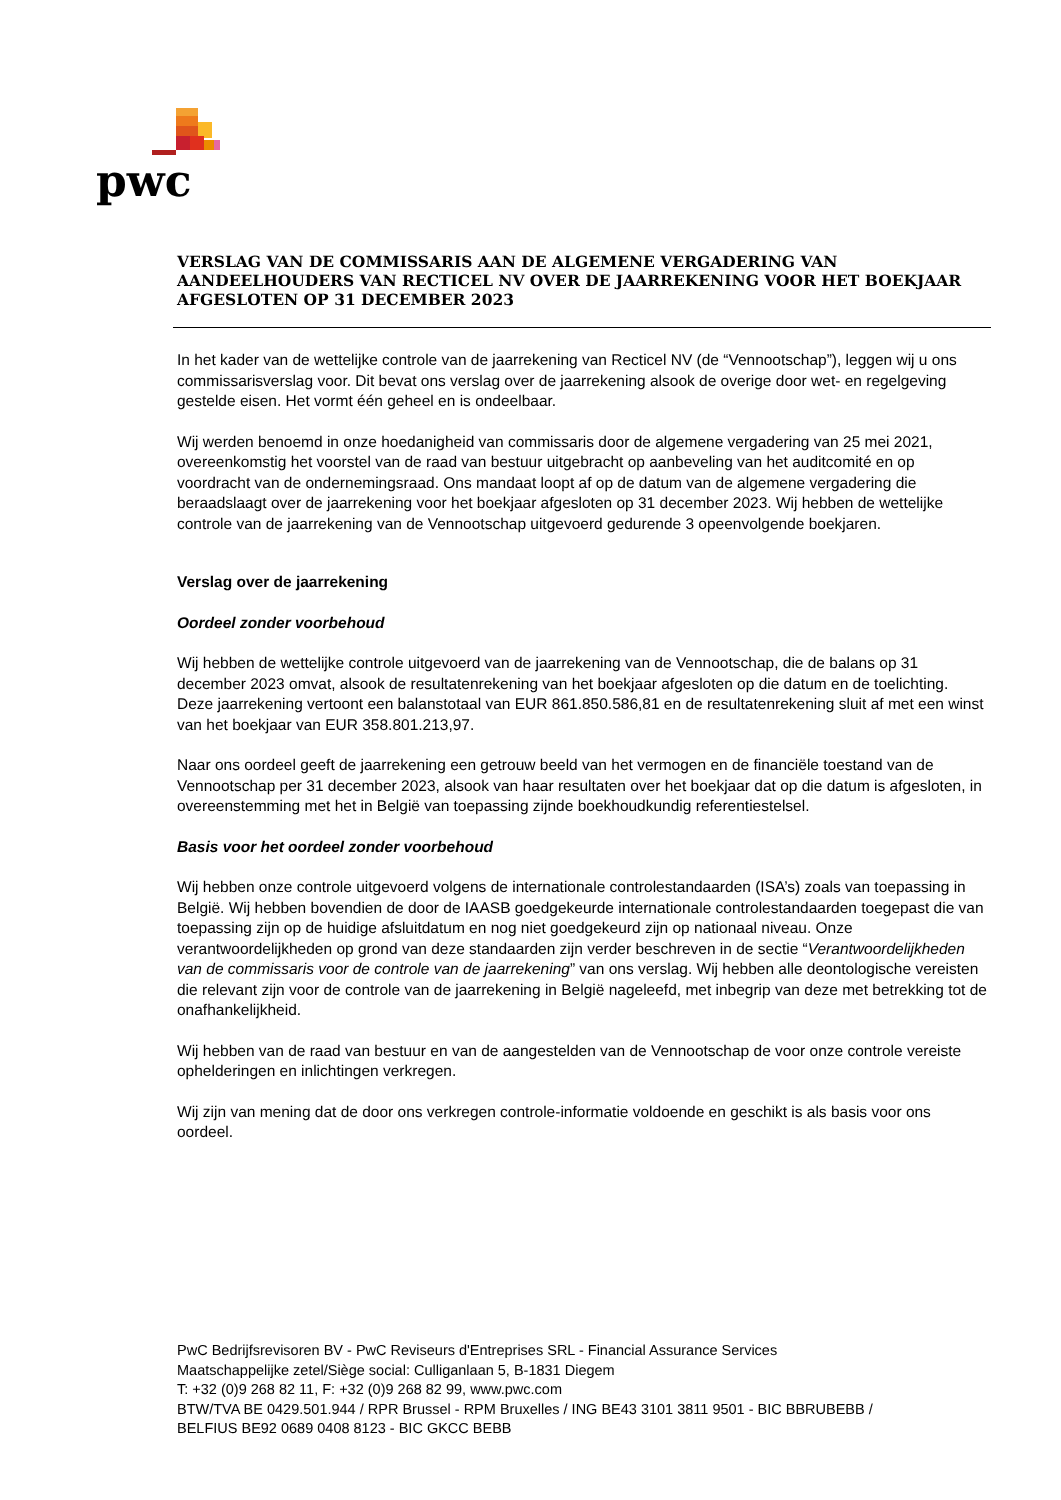pwc
VERSLAG VAN DE COMMISSARIS AAN DE ALGEMENE VERGADERING VAN AANDEELHOUDERS VAN RECTICEL NV OVER DE JAARREKENING VOOR HET BOEKJAAR AFGESLOTEN OP 31 DECEMBER 2023
In het kader van de wettelijke controle van de jaarrekening van Recticel NV (de “Vennootschap”), leggen wij u ons commissarisverslag voor. Dit bevat ons verslag over de jaarrekening alsook de overige door wet- en regelgeving gestelde eisen. Het vormt één geheel en is ondeelbaar.
Wij werden benoemd in onze hoedanigheid van commissaris door de algemene vergadering van 25 mei 2021, overeenkomstig het voorstel van de raad van bestuur uitgebracht op aanbeveling van het auditcomité en op voordracht van de ondernemingsraad. Ons mandaat loopt af op de datum van de algemene vergadering die beraadslaagt over de jaarrekening voor het boekjaar afgesloten op 31 december 2023. Wij hebben de wettelijke controle van de jaarrekening van de Vennootschap uitgevoerd gedurende 3 opeenvolgende boekjaren.
Verslag over de jaarrekening
Oordeel zonder voorbehoud
Wij hebben de wettelijke controle uitgevoerd van de jaarrekening van de Vennootschap, die de balans op 31 december 2023 omvat, alsook de resultatenrekening van het boekjaar afgesloten op die datum en de toelichting. Deze jaarrekening vertoont een balanstotaal van EUR 861.850.586,81 en de resultatenrekening sluit af met een winst van het boekjaar van EUR 358.801.213,97.
Naar ons oordeel geeft de jaarrekening een getrouw beeld van het vermogen en de financiële toestand van de Vennootschap per 31 december 2023, alsook van haar resultaten over het boekjaar dat op die datum is afgesloten, in overeenstemming met het in België van toepassing zijnde boekhoudkundig referentiestelsel.
Basis voor het oordeel zonder voorbehoud
Wij hebben onze controle uitgevoerd volgens de internationale controlestandaarden (ISA’s) zoals van toepassing in België. Wij hebben bovendien de door de IAASB goedgekeurde internationale controlestandaarden toegepast die van toepassing zijn op de huidige afsluitdatum en nog niet goedgekeurd zijn op nationaal niveau. Onze verantwoordelijkheden op grond van deze standaarden zijn verder beschreven in de sectie “Verantwoordelijkheden van de commissaris voor de controle van de jaarrekening” van ons verslag. Wij hebben alle deontologische vereisten die relevant zijn voor de controle van de jaarrekening in België nageleefd, met inbegrip van deze met betrekking tot de onafhankelijkheid.
Wij hebben van de raad van bestuur en van de aangestelden van de Vennootschap de voor onze controle vereiste ophelderingen en inlichtingen verkregen.
Wij zijn van mening dat de door ons verkregen controle-informatie voldoende en geschikt is als basis voor ons oordeel.
PwC Bedrijfsrevisoren BV - PwC Reviseurs d'Entreprises SRL - Financial Assurance Services
Maatschappelijke zetel/Siège social: Culliganlaan 5, B-1831 Diegem
T: +32 (0)9 268 82 11, F: +32 (0)9 268 82 99, www.pwc.com
BTW/TVA BE 0429.501.944 / RPR Brussel - RPM Bruxelles / ING BE43 3101 3811 9501 - BIC BBRUBEBB /
BELFIUS BE92 0689 0408 8123 - BIC GKCC BEBB